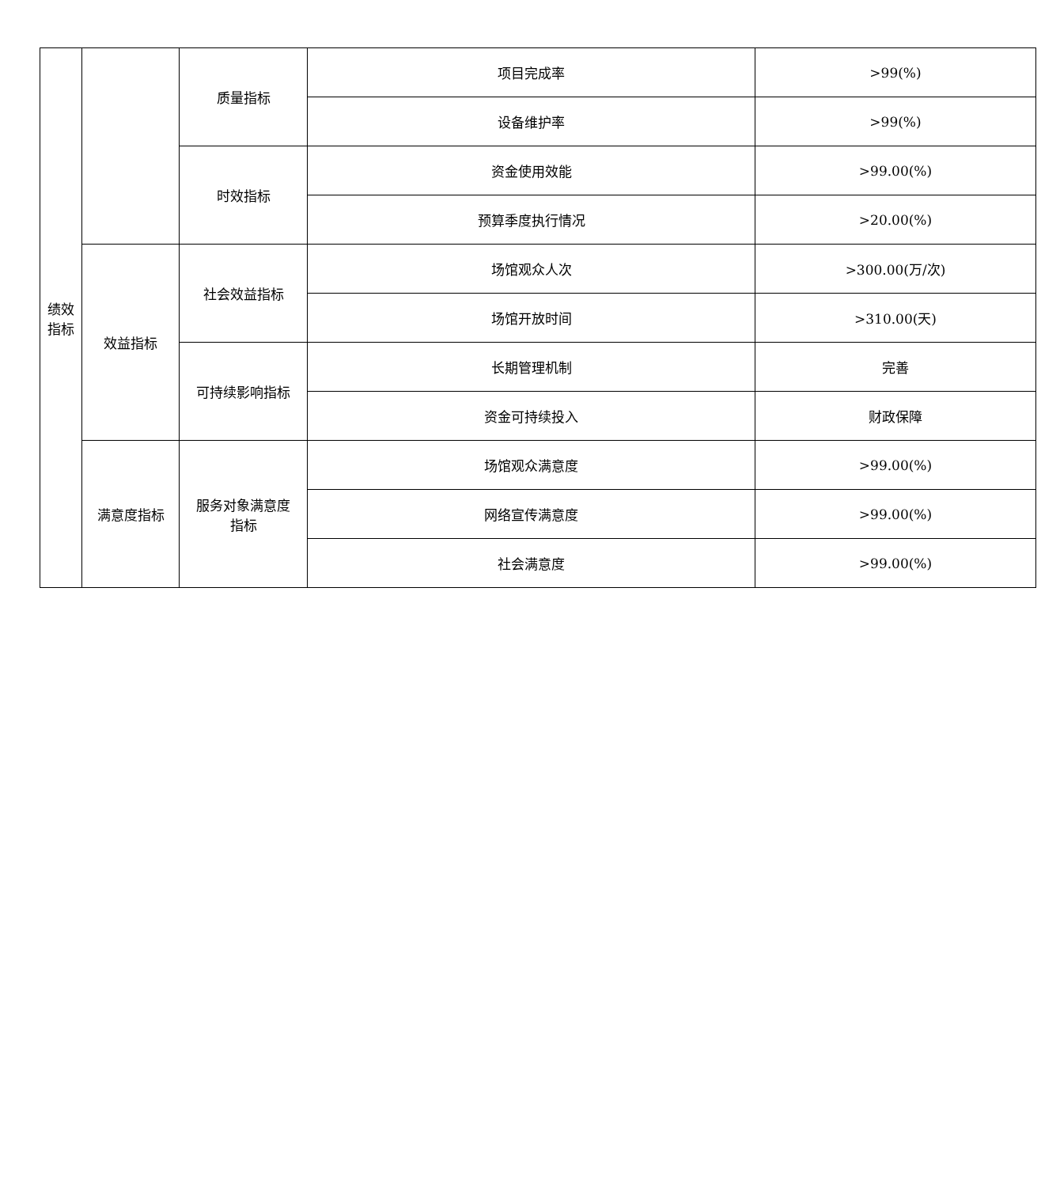| 绩效 指标 | | 质量指标 | 项目完成率 | >99(%) |
| | | | 设备维护率 | >99(%) |
| | | 时效指标 | 资金使用效能 | >99.00(%) |
| | | | 预算季度执行情况 | >20.00(%) |
| | 效益指标 | 社会效益指标 | 场馆观众人次 | >300.00(万/次) |
| | | | 场馆开放时间 | >310.00(天) |
| | | 可持续影响指标 | 长期管理机制 | 完善 |
| | | | 资金可持续投入 | 财政保障 |
| | 满意度指标 | 服务对象满意度 指标 | 场馆观众满意度 | >99.00(%) |
| | | | 网络宣传满意度 | >99.00(%) |
| | | | 社会满意度 | >99.00(%) |